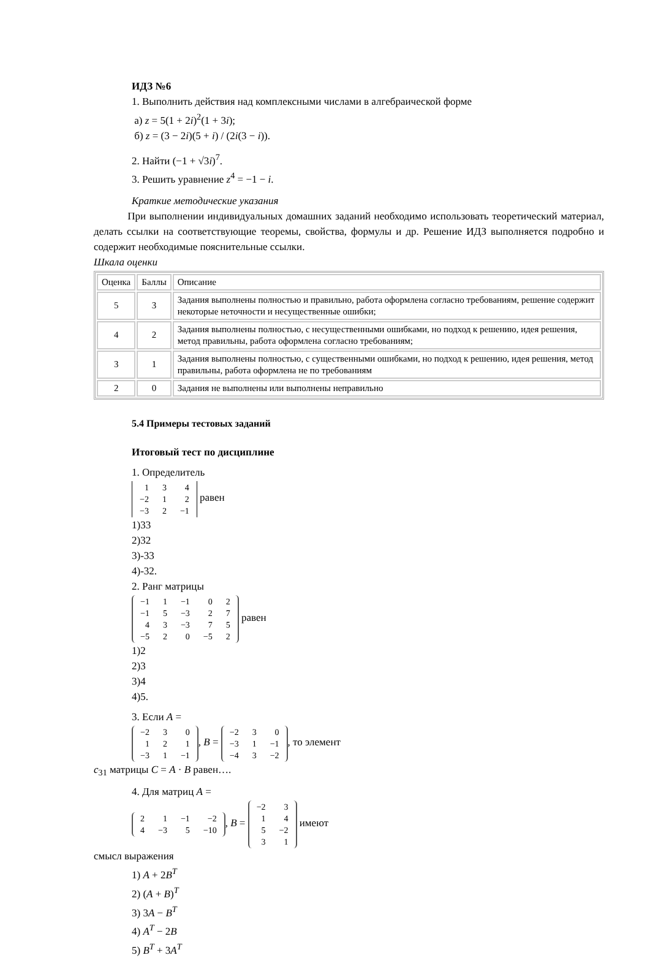ИДЗ №6
1. Выполнить действия над комплексными числами в алгебраической форме
а) z = 5(1 + 2i)<sup>2</sup>(1 + 3i);
б) z = (3 − 2i)(5 + i) / (2i(3 − i)).
2. Найти (−1 + √3i)<sup>7</sup>.
3. Решить уравнение z<sup>4</sup> = −1 − i.
Краткие методические указания
При выполнении индивидуальных домашних заданий необходимо использовать теоретический материал, делать ссылки на соответствующие теоремы, свойства, формулы и др. Решение ИДЗ выполняется подробно и содержит необходимые пояснительные ссылки.
Шкала оценки
| Оценка | Баллы | Описание |
| --- | --- | --- |
| 5 | 3 | Задания выполнены полностью и правильно, работа оформлена согласно требованиям, решение содержит некоторые неточности и несущественные ошибки; |
| 4 | 2 | Задания выполнены полностью, с несущественными ошибками, но подход к решению, идея решения, метод правильны, работа оформлена согласно требованиям; |
| 3 | 1 | Задания выполнены полностью, с существенными ошибками, но подход к решению, идея решения, метод правильны, работа оформлена не по требованиям |
| 2 | 0 | Задания не выполнены или выполнены неправильно |
5.4 Примеры тестовых заданий
Итоговый тест по дисциплине
1. Определитель
| 1 | 3 | 4 |
| −2 | 1 | 2 |
| −3 | 2 | −1 |
равен
1)33
2)32
3)-33
4)-32.
2. Ранг матрицы
| −1 | 1 | −1 | 0 | 2 |
| −1 | 5 | −3 | 2 | 7 |
| 4 | 3 | −3 | 7 | 5 |
| −5 | 2 | 0 | −5 | 2 |
равен
1)2
2)3
3)4
4)5.
3. Если A =
| −2 | 3 | 0 |
| 1 | 2 | 1 |
| −3 | 1 | −1 |
, B =
| −2 | 3 | 0 |
| −3 | 1 | −1 |
| −4 | 3 | −2 |
, то элемент
c<sub>31</sub> матрицы C = A · B равен….
4. Для матриц A =
| 2 | 1 | −1 | −2 |
| 4 | −3 | 5 | −10 |
, B =
| −2 | 3 |
| 1 | 4 |
| 5 | −2 |
| 3 | 1 |
имеют
смысл выражения
1) A + 2B<sup>T</sup>
2) (A + B)<sup>T</sup>
3) 3A − B<sup>T</sup>
4) A<sup>T</sup> − 2B
5) B<sup>T</sup> + 3A<sup>T</sup>